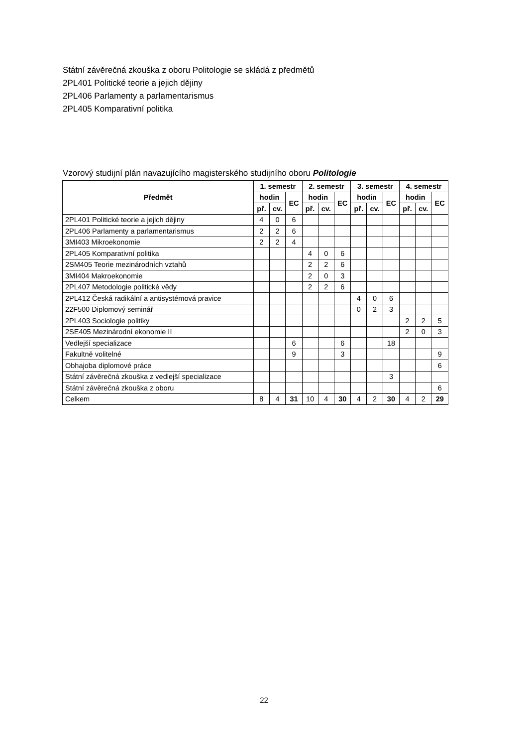Státní závěrečná zkouška z oboru Politologie se skládá z předmětů
2PL401 Politické teorie a jejich dějiny
2PL406 Parlamenty a parlamentarismus
2PL405 Komparativní politika
Vzorový studijní plán navazujícího magisterského studijního oboru Politologie
| Předmět | 1. semestr | | | 2. semestr | | | 3. semestr | | | 4. semestr | | |
| --- | --- | --- | --- | --- | --- | --- | --- | --- | --- | --- | --- | --- |
| | hodin | | EC | hodin | | EC | hodin | | EC | hodin | | EC |
| | př. | cv. | | př. | cv. | | př. | cv. | | př. | cv. | |
| 2PL401 Politické teorie a jejich dějiny | 4 | 0 | 6 | | | | | | | | | |
| 2PL406 Parlamenty a parlamentarismus | 2 | 2 | 6 | | | | | | | | | |
| 3MI403 Mikroekonomie | 2 | 2 | 4 | | | | | | | | | |
| 2PL405 Komparativní politika | | | | 4 | 0 | 6 | | | | | | |
| 2SM405 Teorie mezinárodních vztahů | | | | 2 | 2 | 6 | | | | | | |
| 3MI404 Makroekonomie | | | | 2 | 0 | 3 | | | | | | |
| 2PL407 Metodologie politické vědy | | | | 2 | 2 | 6 | | | | | | |
| 2PL412 Česká radikální a antisystémová pravice | | | | | | | 4 | 0 | 6 | | | |
| 22F500 Diplomový seminář | | | | | | | 0 | 2 | 3 | | | |
| 2PL403 Sociologie politiky | | | | | | | | | | 2 | 2 | 5 |
| 2SE405 Mezinárodní ekonomie II | | | | | | | | | | 2 | 0 | 3 |
| Vedlejší specializace | | | 6 | | | 6 | | | 18 | | | |
| Fakultně volitelné | | | 9 | | | 3 | | | | | | 9 |
| Obhajoba diplomové práce | | | | | | | | | | | | 6 |
| Státní závěrečná zkouška z vedlejší specializace | | | | | | | | | 3 | | | |
| Státní závěrečná zkouška z oboru | | | | | | | | | | | | 6 |
| Celkem | 8 | 4 | 31 | 10 | 4 | 30 | 4 | 2 | 30 | 4 | 2 | 29 |
22